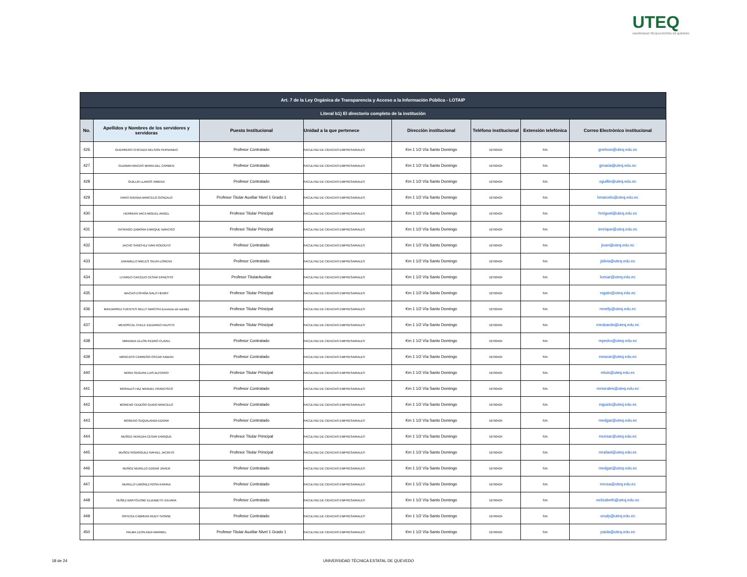UTEQ
UNIVERSIDAD TÉCNICA ESTATAL DE QUEVEDO
| Art. 7 de la Ley Orgánica de Transparencia y Acceso a la Información Pública - LOTAIP | | | | | | | |
| --- | --- | --- | --- | --- | --- | --- | --- |
| Literal b1) El directorio completo de la institución | | | | | | | |
| No. | Apellidos y Nombres de los servidores y servidoras | Puesto Institucional | Unidad a la que pertenece | Dirección institucional | Teléfono institucional | Extensión telefónica | Correo Electrónico institucional |
| 426 | GUERRERO CHICAIZA NELSON FERNANDO | Profesor Contratado | FACULTAD DE CIENCIAS EMPRESARIALES | Km 1 1/2 Vía Santo Domingo | 52760424 | S/N | gnelson@uteq.edu.ec |
| 427 | GUZMAN MACIAS MARIA DEL CARMEN | Profesor Contratado | FACULTAD DE CIENCIAS EMPRESARIALES | Km 1 1/2 Vía Santo Domingo | 52760424 | S/N | gmaria@uteq.edu.ec |
| 428 | GUILLIN LLANOS XIMENA | Profesor Contratado | FACULTAD DE CIENCIAS EMPRESARIALES | Km 1 1/2 Vía Santo Domingo | 52760424 | S/N | xguillin@uteq.edu.ec |
| 429 | HARO GAVIDIA MARCELO GONZALO | Profesor Titular Auxiliar Nivel 1 Grado 1 | FACULTAD DE CIENCIAS EMPRESARIALES | Km 1 1/2 Vía Santo Domingo | 52760424 | S/N | hmarcelo@uteq.edu.ec |
| 430 | HERRERA VACA MIGUEL ANGEL | Profesor Titular Principal | FACULTAD DE CIENCIAS EMPRESARIALES | Km 1 1/2 Vía Santo Domingo | 52760424 | S/N | hmiguel@uteq.edu.ec |
| 431 | INTRIAGO ZAMORA ENRIQUE NARCISO | Profesor Titular Principal | FACULTAD DE CIENCIAS EMPRESARIALES | Km 1 1/2 Vía Santo Domingo | 52760424 | S/N | ienrique@uteq.edu.ec |
| 432 | JACHO SANCHEZ IVAN RODOLFO | Profesor Contratado | FACULTAD DE CIENCIAS EMPRESARIALES | Km 1 1/2 Vía Santo Domingo | 52760424 | S/N | jivan@uteq.edu.ec |
| 433 | JARAMILLO MIELES SILVIA LORENA | Profesor Contratado | FACULTAD DE CIENCIAS EMPRESARIALES | Km 1 1/2 Vía Santo Domingo | 52760424 | S/N | jsilvia@uteq.edu.ec |
| 434 | LITARDO CAICEDO CESAR ERNESTO | Profesor TitularAuxiliar | FACULTAD DE CIENCIAS EMPRESARIALES | Km 1 1/2 Vía Santo Domingo | 52760424 | S/N | lcesar@uteq.edu.ec |
| 435 | MACIAS ESPAÑA GALO HENRY | Profesor Titular Principal | FACULTAD DE CIENCIAS EMPRESARIALES | Km 1 1/2 Vía Santo Domingo | 52760424 | S/N | mgalo@uteq.edu.ec |
| 436 | MANJARREZ FUENTES NELLY NARCISA (Licencia sin sueldo) | Profesor Titular Principal | FACULTAD DE CIENCIAS EMPRESARIALES | Km 1 1/2 Vía Santo Domingo | 52760424 | S/N | mnelly@uteq.edu.ec |
| 437 | MENOSCAL CHELE EDUARDO FAUSTO | Profesor Titular Principal | FACULTAD DE CIENCIAS EMPRESARIALES | Km 1 1/2 Vía Santo Domingo | 52760424 | S/N | meduardo@uteq.edu.ec |
| 438 | MIRANDA ULLÓN PEDRO CLAVEL | Profesor Contratado | FACULTAD DE CIENCIAS EMPRESARIALES | Km 1 1/2 Vía Santo Domingo | 52760424 | S/N | mpedro@uteq.edu.ec |
| 439 | MONCAYO CARREÑO OSCAR FABIAN | Profesor Contratado | FACULTAD DE CIENCIAS EMPRESARIALES | Km 1 1/2 Vía Santo Domingo | 52760424 | S/N | moscar@uteq.edu.ec |
| 440 | MORA SEGURA LUIS ALFONSO | Profesor Titular Principal | FACULTAD DE CIENCIAS EMPRESARIALES | Km 1 1/2 Vía Santo Domingo | 52760424 | S/N | mluis@uteq.edu.ec |
| 441 | MORALES HAZ MANUEL FRANCISCO | Profesor Contratado | FACULTAD DE CIENCIAS EMPRESARIALES | Km 1 1/2 Vía Santo Domingo | 52760424 | S/N | mmorales@uteq.edu.ec |
| 442 | MORENO CEDEÑO GUIDO MARCELO | Profesor Contratado | FACULTAD DE CIENCIAS EMPRESARIALES | Km 1 1/2 Vía Santo Domingo | 52760424 | S/N | mguido@uteq.edu.ec |
| 443 | MORENO SUQUILANDA EDGAR | Profesor Contratado | FACULTAD DE CIENCIAS EMPRESARIALES | Km 1 1/2 Vía Santo Domingo | 52760424 | S/N | medgar@uteq.edu.ec |
| 444 | MUÑOZ HEREDIA CESAR ENRIQUE | Profesor Titular Principal | FACULTAD DE CIENCIAS EMPRESARIALES | Km 1 1/2 Vía Santo Domingo | 52760424 | S/N | mcesar@uteq.edu.ec |
| 445 | MUÑOZ RODRIGUEZ RAFAEL JACINTO | Profesor Titular Principal | FACULTAD DE CIENCIAS EMPRESARIALES | Km 1 1/2 Vía Santo Domingo | 52760424 | S/N | mrafael@uteq.edu.ec |
| 446 | MUÑOZ MURILLO EDGAR JAVIER | Profesor Contratado | FACULTAD DE CIENCIAS EMPRESARIALES | Km 1 1/2 Vía Santo Domingo | 52760424 | S/N | medgar@uteq.edu.ec |
| 447 | MURILLO LIMONEZ ROSA KARINA | Profesor Contratado | FACULTAD DE CIENCIAS EMPRESARIALES | Km 1 1/2 Vía Santo Domingo | 52760424 | S/N | mrosa@uteq.edu.ec |
| 448 | NUÑEZ BARTOLOME ELIZABETH JULIANA | Profesor Contratado | FACULTAD DE CIENCIAS EMPRESARIALES | Km 1 1/2 Vía Santo Domingo | 52760424 | S/N | nelizabeth@uteq.edu.ec |
| 449 | ORTEGA CABRERA RUDY IVONNE | Profesor Contratado | FACULTAD DE CIENCIAS EMPRESARIALES | Km 1 1/2 Vía Santo Domingo | 52760424 | S/N | orudy@uteq.edu.ec |
| 450 | PALMA LEON AIDA MARIBEL | Profesor Titular Auxiliar Nivel 1 Grado 1 | FACULTAD DE CIENCIAS EMPRESARIALES | Km 1 1/2 Vía Santo Domingo | 52760424 | S/N | paida@uteq.edu.ec |
18 de 24 UNIVERSIDAD TÉCNICA ESTATAL DE QUEVEDO